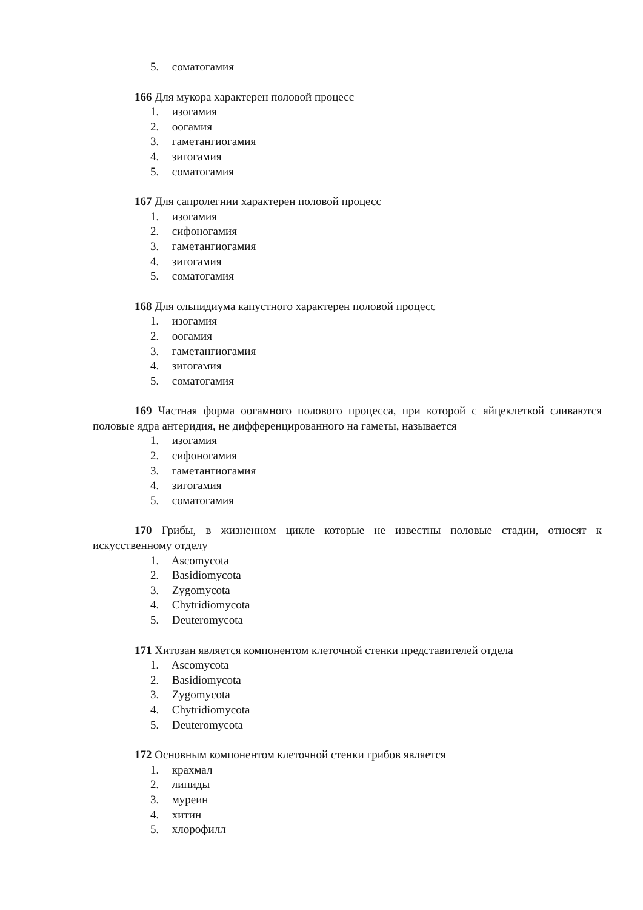5. соматогамия
166 Для мукора характерен половой процесс
1. изогамия
2. оогамия
3. гаметангиогамия
4. зигогамия
5. соматогамия
167 Для сапролегнии характерен половой процесс
1. изогамия
2. сифоногамия
3. гаметангиогамия
4. зигогамия
5. соматогамия
168 Для ольпидиума капустного характерен половой процесс
1. изогамия
2. оогамия
3. гаметангиогамия
4. зигогамия
5. соматогамия
169 Частная форма оогамного полового процесса, при которой с яйцеклеткой сливаются половые ядра антеридия, не дифференцированного на гаметы, называется
1. изогамия
2. сифоногамия
3. гаметангиогамия
4. зигогамия
5. соматогамия
170 Грибы, в жизненном цикле которые не известны половые стадии, относят к искусственному отделу
1. Ascomycota
2. Basidiomycota
3. Zygomycota
4. Chytridiomycota
5. Deuteromycota
171 Хитозан является компонентом клеточной стенки представителей отдела
1. Ascomycota
2. Basidiomycota
3. Zygomycota
4. Chytridiomycota
5. Deuteromycota
172 Основным компонентом клеточной стенки грибов является
1. крахмал
2. липиды
3. муреин
4. хитин
5. хлорофилл